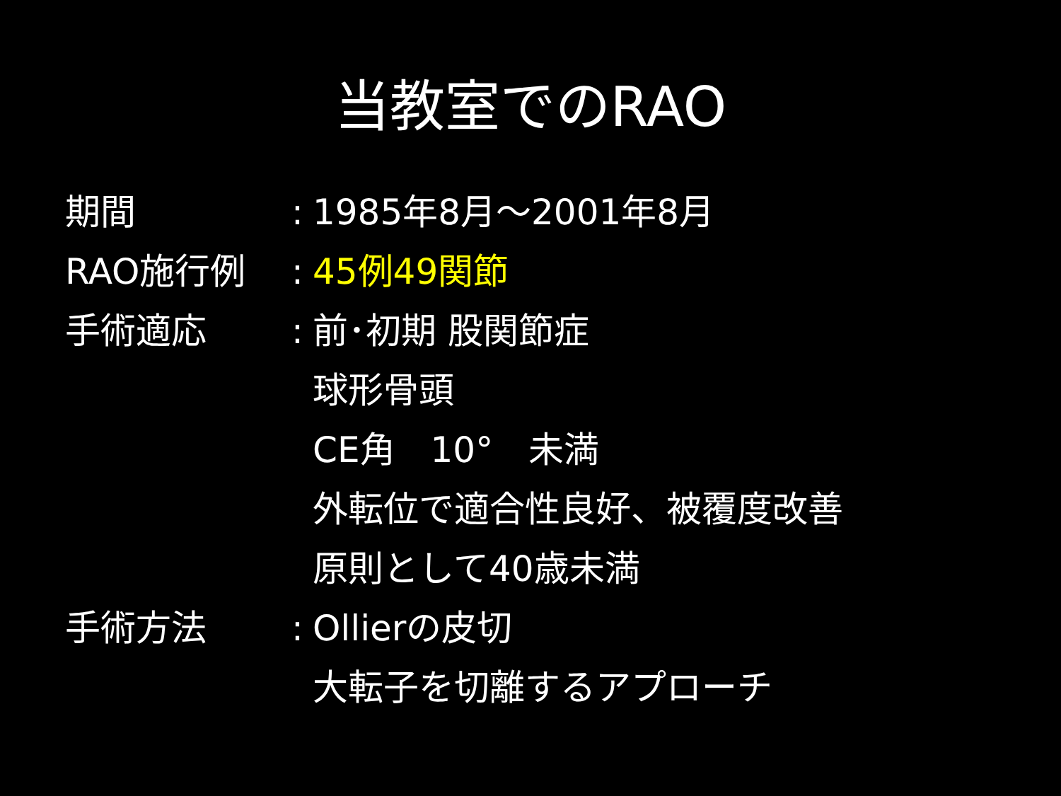当教室でのRAO
期間 : 1985年8月～2001年8月
RAO施行例 : 45例49関節
手術適応 : 前･初期 股関節症
球形骨頭
CE角　10°　未満
外転位で適合性良好、被覆度改善
原則として40歳未満
手術方法 : Ollierの皮切
大転子を切離するアプローチ